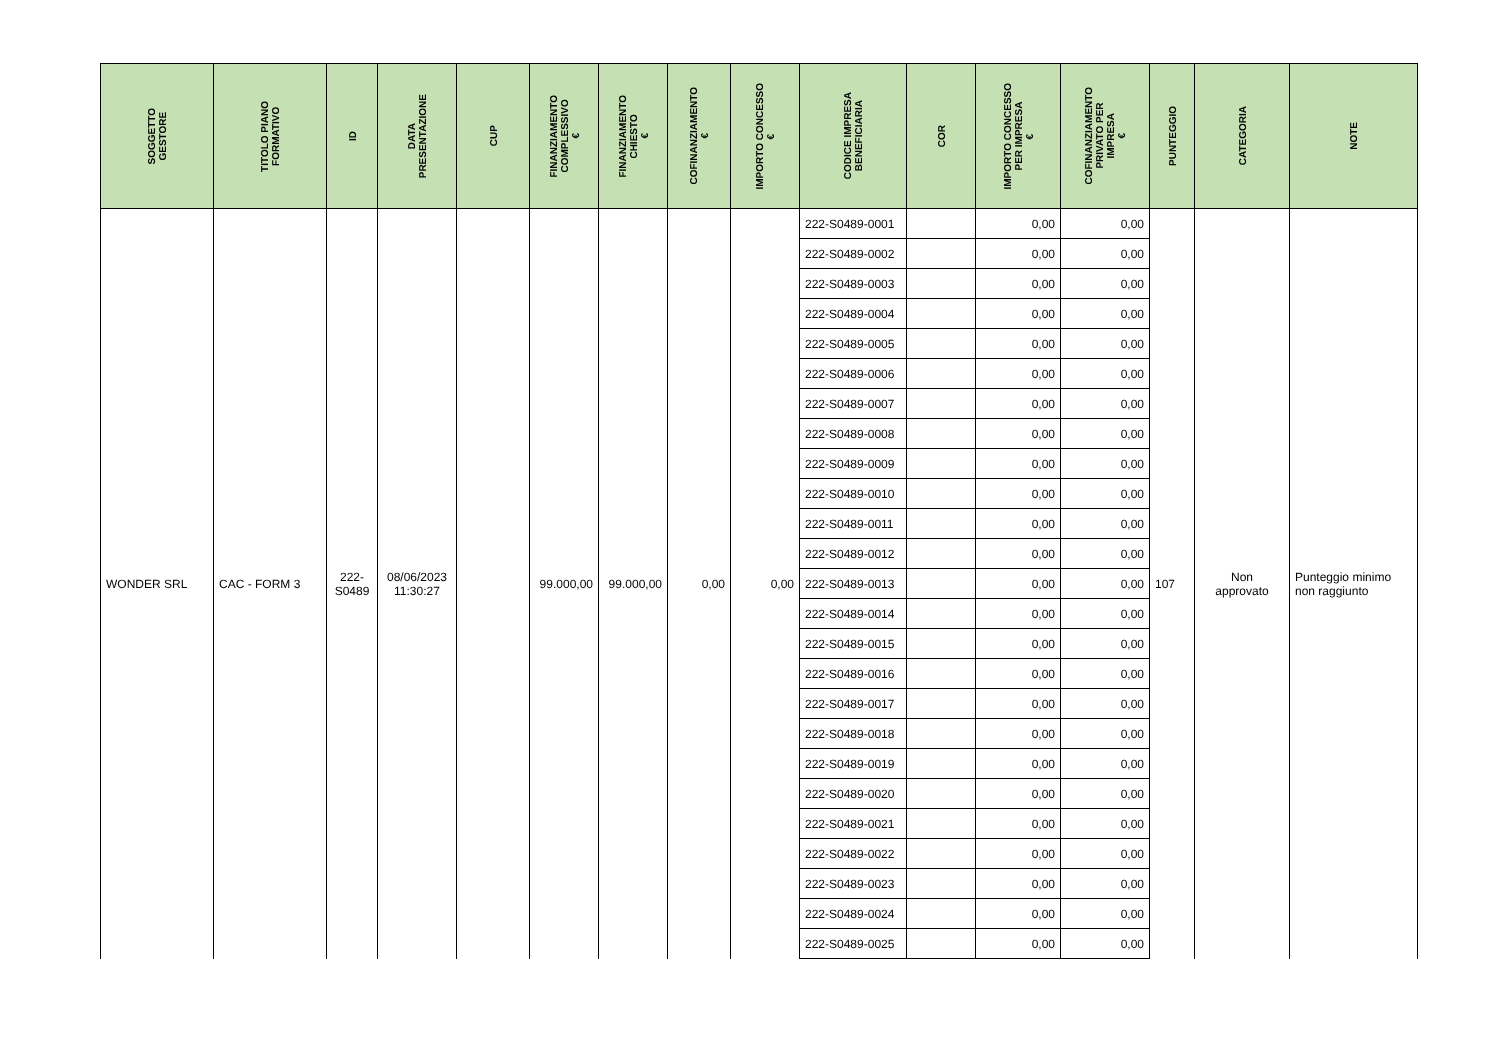| SOGGETTO GESTORE | TITOLO PIANO FORMATIVO | ID | DATA PRESENTAZIONE | CUP | FINANZIAMENTO COMPLESSIVO € | FINANZIAMENTO CHIESTO € | COFINANZIAMENTO € | IMPORTO CONCESSO € | CODICE IMPRESA BENEFICIARIA | COR | IMPORTO CONCESSO PER IMPRESA € | COFINANZIAMENTO PRIVATO PER IMPRESA € | PUNTEGGIO | CATEGORIA | NOTE |
| --- | --- | --- | --- | --- | --- | --- | --- | --- | --- | --- | --- | --- | --- | --- | --- |
| WONDER SRL | CAC - FORM 3 | 222- S0489 | 08/06/2023 11:30:27 | | 99.000,00 | 99.000,00 | 0,00 | 0,00 | 222-S0489-0001 | | 0,00 | 0,00 | 107 | Non approvato | Punteggio minimo non raggiunto |
| | | | | | | | | | 222-S0489-0002 | | 0,00 | 0,00 | | | |
| | | | | | | | | | 222-S0489-0003 | | 0,00 | 0,00 | | | |
| | | | | | | | | | 222-S0489-0004 | | 0,00 | 0,00 | | | |
| | | | | | | | | | 222-S0489-0005 | | 0,00 | 0,00 | | | |
| | | | | | | | | | 222-S0489-0006 | | 0,00 | 0,00 | | | |
| | | | | | | | | | 222-S0489-0007 | | 0,00 | 0,00 | | | |
| | | | | | | | | | 222-S0489-0008 | | 0,00 | 0,00 | | | |
| | | | | | | | | | 222-S0489-0009 | | 0,00 | 0,00 | | | |
| | | | | | | | | | 222-S0489-0010 | | 0,00 | 0,00 | | | |
| | | | | | | | | | 222-S0489-0011 | | 0,00 | 0,00 | | | |
| | | | | | | | | | 222-S0489-0012 | | 0,00 | 0,00 | | | |
| | | | | | | | | | 222-S0489-0013 | | 0,00 | 0,00 | | | |
| | | | | | | | | | 222-S0489-0014 | | 0,00 | 0,00 | | | |
| | | | | | | | | | 222-S0489-0015 | | 0,00 | 0,00 | | | |
| | | | | | | | | | 222-S0489-0016 | | 0,00 | 0,00 | | | |
| | | | | | | | | | 222-S0489-0017 | | 0,00 | 0,00 | | | |
| | | | | | | | | | 222-S0489-0018 | | 0,00 | 0,00 | | | |
| | | | | | | | | | 222-S0489-0019 | | 0,00 | 0,00 | | | |
| | | | | | | | | | 222-S0489-0020 | | 0,00 | 0,00 | | | |
| | | | | | | | | | 222-S0489-0021 | | 0,00 | 0,00 | | | |
| | | | | | | | | | 222-S0489-0022 | | 0,00 | 0,00 | | | |
| | | | | | | | | | 222-S0489-0023 | | 0,00 | 0,00 | | | |
| | | | | | | | | | 222-S0489-0024 | | 0,00 | 0,00 | | | |
| | | | | | | | | | 222-S0489-0025 | | 0,00 | 0,00 | | | |